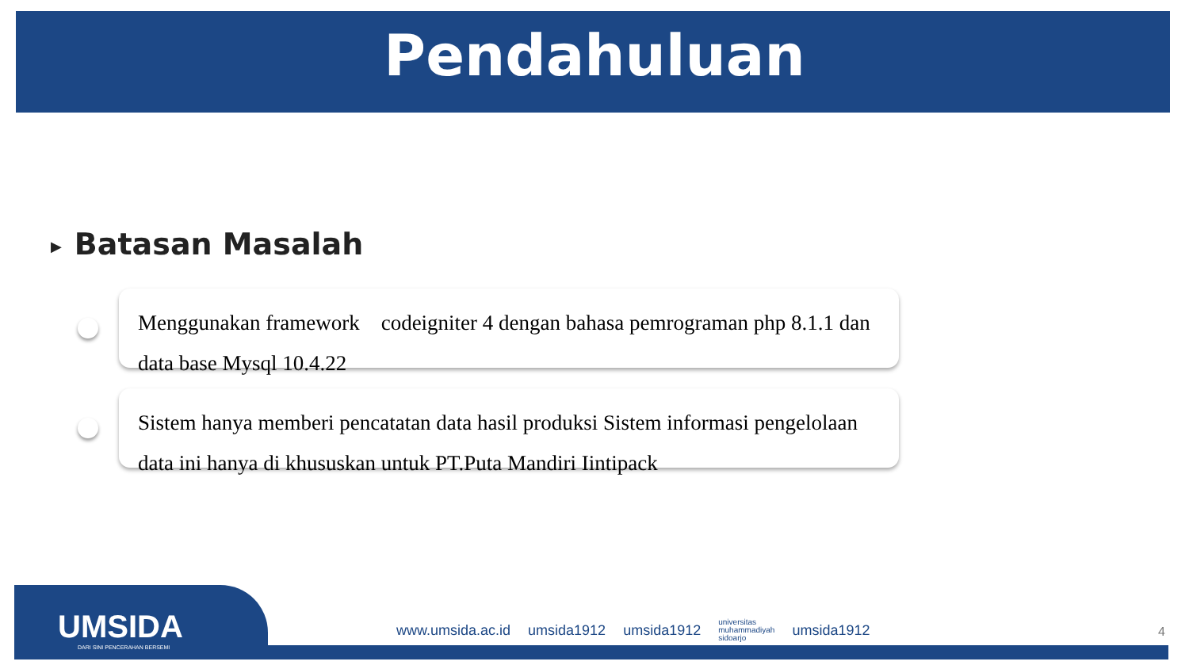Pendahuluan
▶ Batasan Masalah
Menggunakan framework codeigniter 4 dengan bahasa pemrograman php 8.1.1 dan data base Mysql 10.4.22
Sistem hanya memberi pencatatan data hasil produksi Sistem informasi pengelolaan data ini hanya di khususkan untuk PT.Puta Mandiri Iintipack
UMSIDA
DARI SINI PENCERAHAN BERSEMI
www.umsida.ac.id umsida1912 umsida1912 universitas
muhammadiyah
sidoarjo umsida1912
4